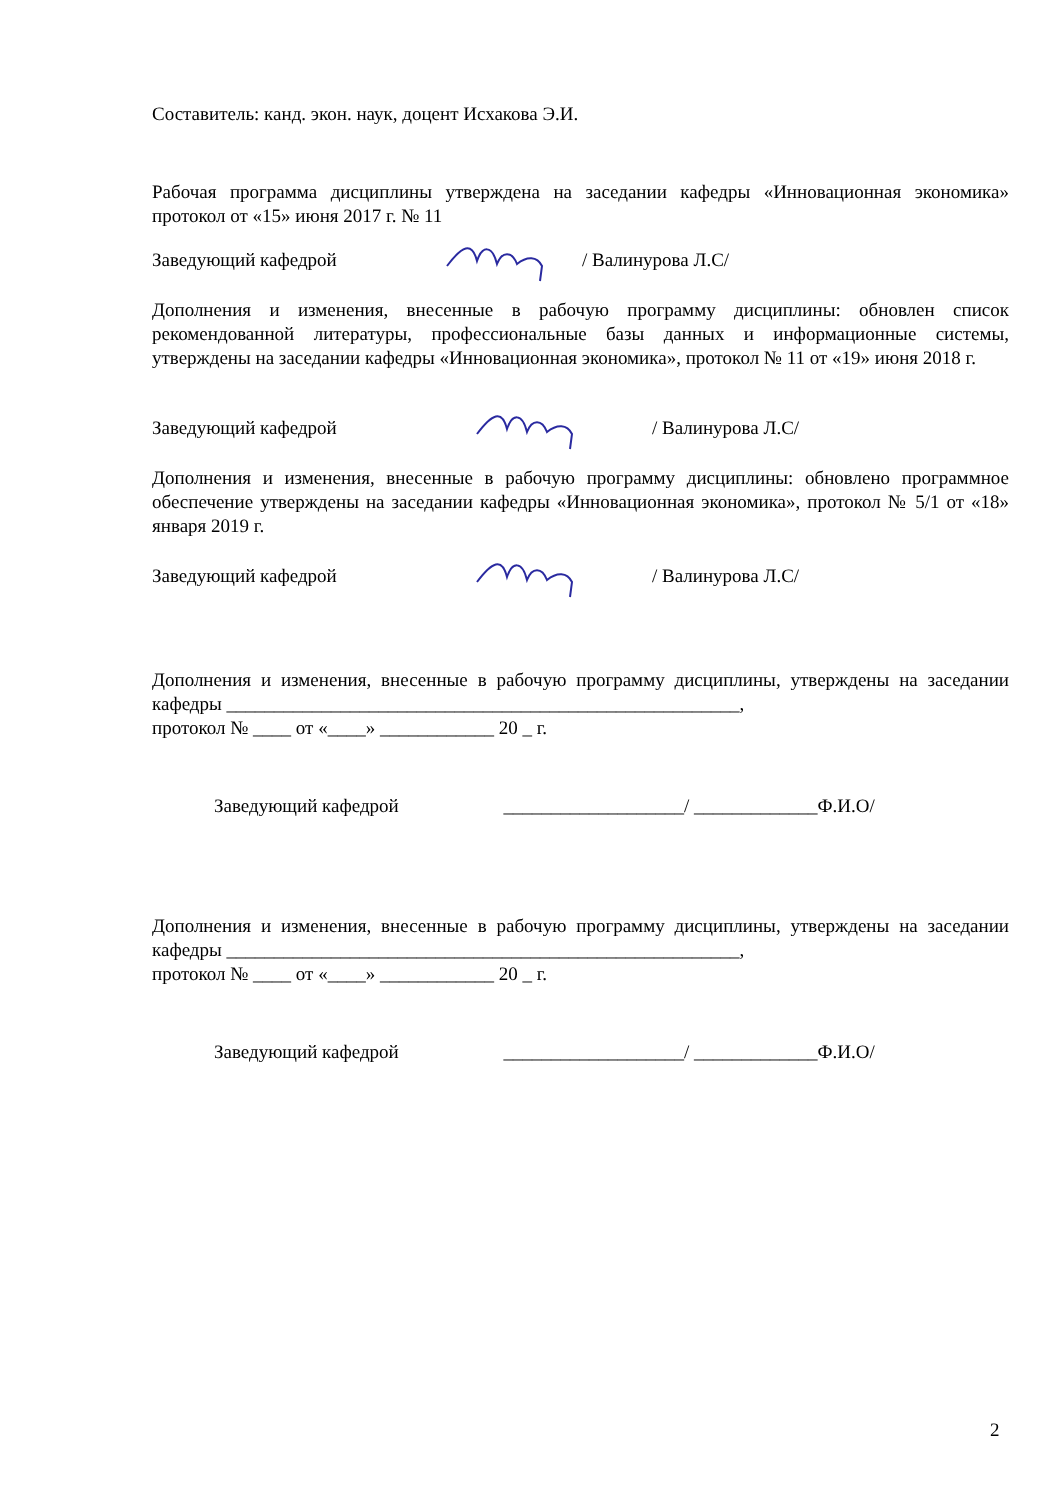Составитель: канд. экон. наук, доцент Исхакова Э.И.
Рабочая программа дисциплины утверждена на заседании кафедры «Инновационная экономика» протокол от «15» июня 2017 г. № 11
Заведующий кафедрой / Валинурова Л.С/
Дополнения и изменения, внесенные в рабочую программу дисциплины: обновлен список рекомендованной литературы, профессиональные базы данных и информационные системы, утверждены на заседании кафедры «Инновационная экономика», протокол № 11 от «19» июня 2018 г.
Заведующий кафедрой / Валинурова Л.С/
Дополнения и изменения, внесенные в рабочую программу дисциплины: обновлено программное обеспечение утверждены на заседании кафедры «Инновационная экономика», протокол № 5/1 от «18» января 2019 г.
Заведующий кафедрой / Валинурова Л.С/
Дополнения и изменения, внесенные в рабочую программу дисциплины, утверждены на заседании кафедры ______________________________________________________,
протокол № ____ от «____» ____________ 20 _ г.
Заведующий кафедрой ___________________/ _____________Ф.И.О/
Дополнения и изменения, внесенные в рабочую программу дисциплины, утверждены на заседании кафедры ______________________________________________________,
протокол № ____ от «____» ____________ 20 _ г.
Заведующий кафедрой ___________________/ _____________Ф.И.О/
2